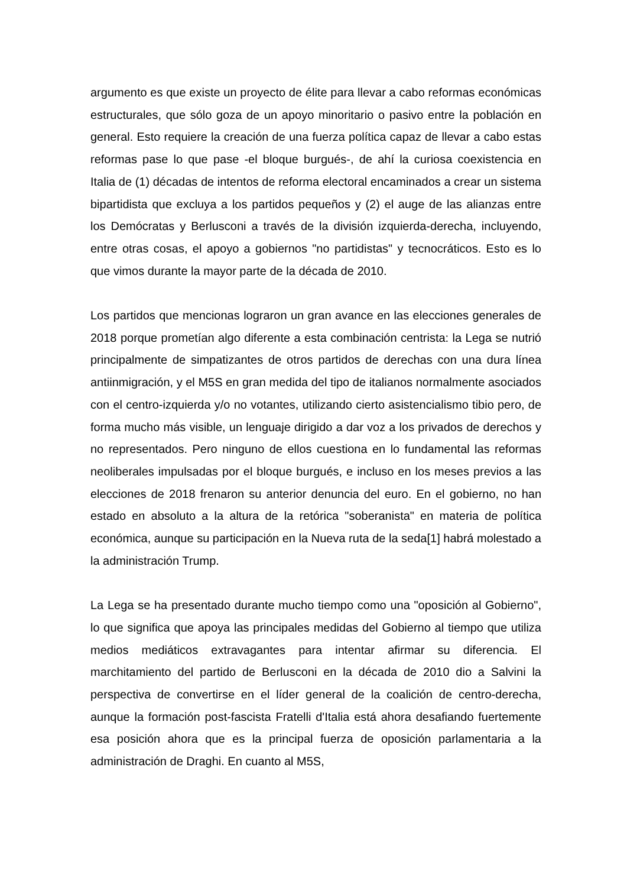argumento es que existe un proyecto de élite para llevar a cabo reformas económicas estructurales, que sólo goza de un apoyo minoritario o pasivo entre la población en general. Esto requiere la creación de una fuerza política capaz de llevar a cabo estas reformas pase lo que pase -el bloque burgués-, de ahí la curiosa coexistencia en Italia de (1) décadas de intentos de reforma electoral encaminados a crear un sistema bipartidista que excluya a los partidos pequeños y (2) el auge de las alianzas entre los Demócratas y Berlusconi a través de la división izquierda-derecha, incluyendo, entre otras cosas, el apoyo a gobiernos "no partidistas" y tecnocráticos. Esto es lo que vimos durante la mayor parte de la década de 2010.
Los partidos que mencionas lograron un gran avance en las elecciones generales de 2018 porque prometían algo diferente a esta combinación centrista: la Lega se nutrió principalmente de simpatizantes de otros partidos de derechas con una dura línea antiinmigración, y el M5S en gran medida del tipo de italianos normalmente asociados con el centro-izquierda y/o no votantes, utilizando cierto asistencialismo tibio pero, de forma mucho más visible, un lenguaje dirigido a dar voz a los privados de derechos y no representados. Pero ninguno de ellos cuestiona en lo fundamental las reformas neoliberales impulsadas por el bloque burgués, e incluso en los meses previos a las elecciones de 2018 frenaron su anterior denuncia del euro. En el gobierno, no han estado en absoluto a la altura de la retórica "soberanista" en materia de política económica, aunque su participación en la Nueva ruta de la seda[1] habrá molestado a la administración Trump.
La Lega se ha presentado durante mucho tiempo como una "oposición al Gobierno", lo que significa que apoya las principales medidas del Gobierno al tiempo que utiliza medios mediáticos extravagantes para intentar afirmar su diferencia. El marchitamiento del partido de Berlusconi en la década de 2010 dio a Salvini la perspectiva de convertirse en el líder general de la coalición de centro-derecha, aunque la formación post-fascista Fratelli d'Italia está ahora desafiando fuertemente esa posición ahora que es la principal fuerza de oposición parlamentaria a la administración de Draghi. En cuanto al M5S,